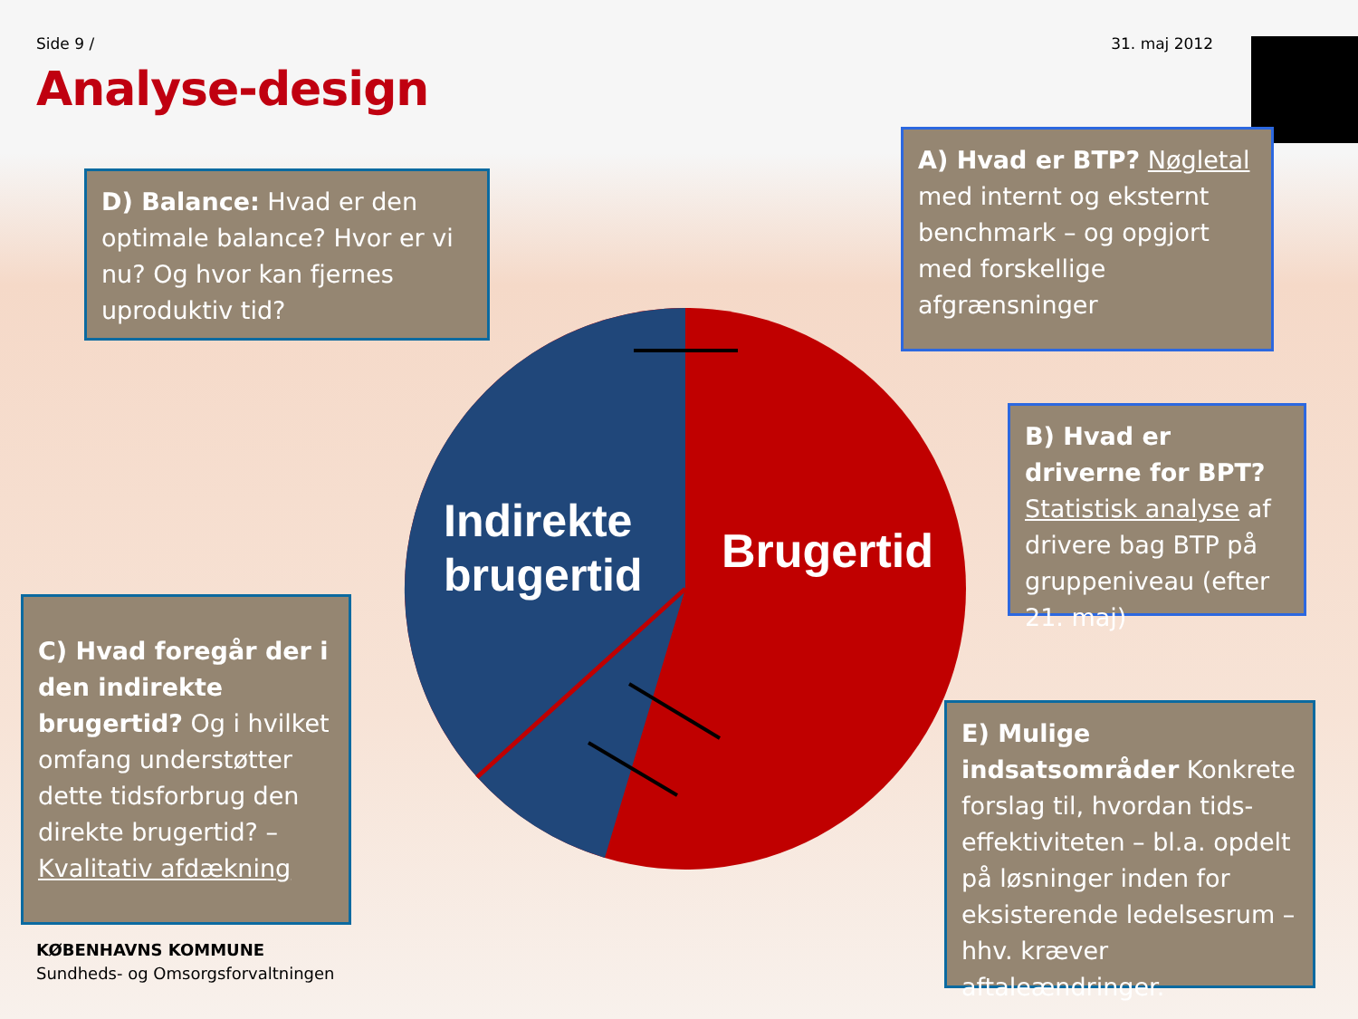Side 9 / 31. maj 2012
Analyse-design
Indirekte
brugertid
Brugertid
D) Balance: Hvad er den optimale balance? Hvor er vi nu? Og hvor kan fjernes uproduktiv tid?
A) Hvad er BTP? Nøgletal med internt og eksternt benchmark – og opgjort med forskellige afgrænsninger
B) Hvad er driverne for BPT? Statistisk analyse af drivere bag BTP på gruppeniveau (efter 21. maj)
C) Hvad foregår der i den indirekte brugertid? Og i hvilket omfang understøtter dette tidsforbrug den direkte brugertid? – Kvalitativ afdækning
E) Mulige indsatsområder Konkrete forslag til, hvordan tids-effektiviteten – bl.a. opdelt på løsninger inden for eksisterende ledelsesrum – hhv. kræver aftaleændringer.
KØBENHAVNS KOMMUNE
Sundheds- og Omsorgsforvaltningen